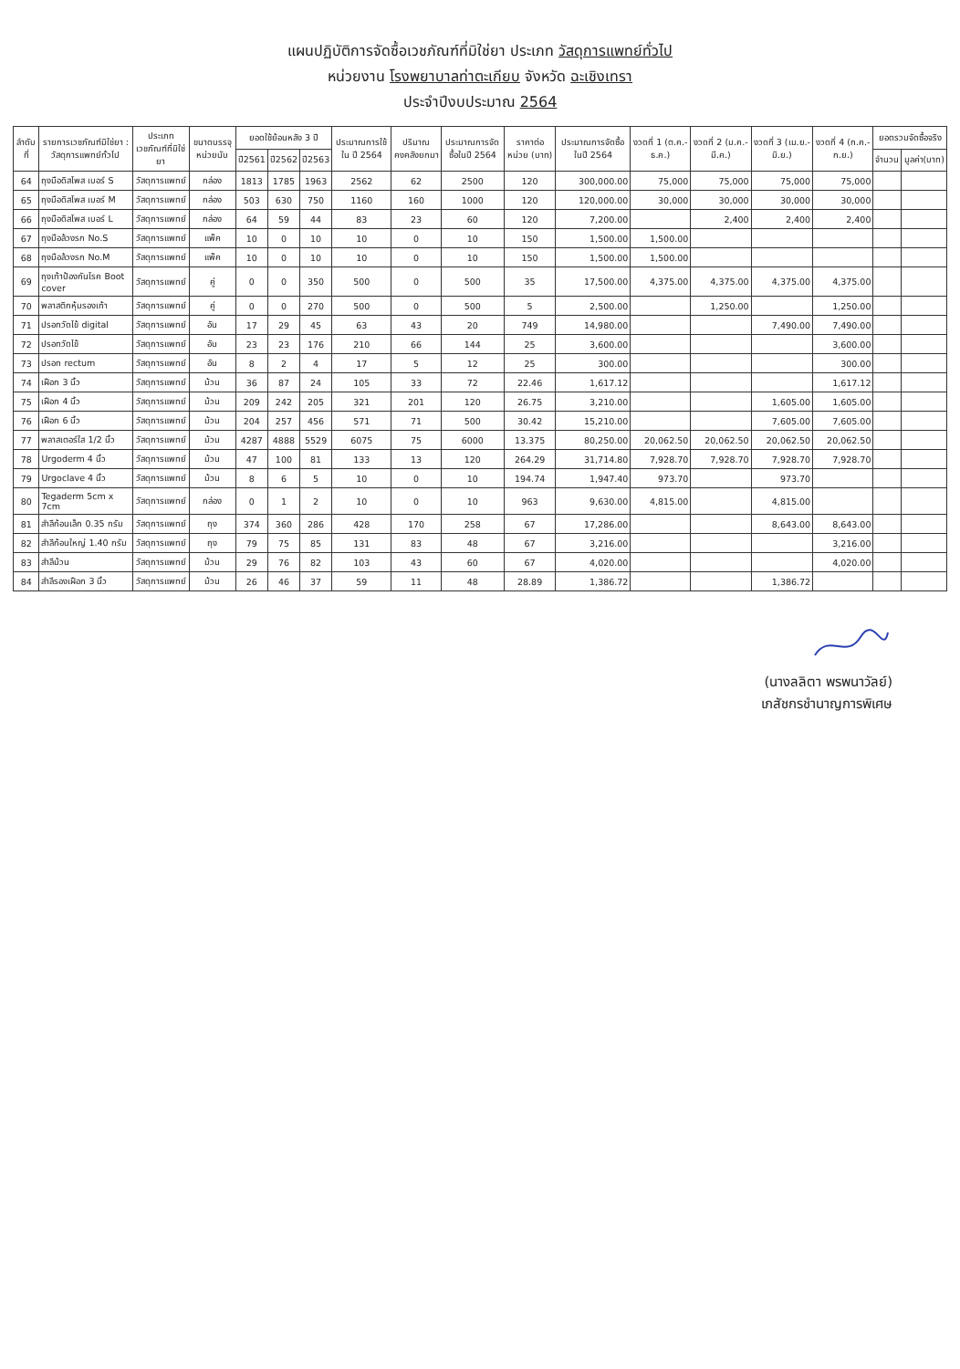แผนปฏิบัติการจัดซื้อเวชภัณฑ์ที่มิใช่ยา ประเภท วัสดุการแพทย์ทั่วไป
หน่วยงาน โรงพยาบาลท่าตะเกียบ จังหวัด ฉะเชิงเทรา
ประจำปีงบประมาณ 2564
| ลำดับที่ | รายการเวชภัณฑ์มิใช่ยา : วัสดุการแพทย์ทั่วไป | ประเภทเวชภัณฑ์ที่มิใช่ยา | ขนาดบรรจุ หน่วยนับ | ยอดใช้ย้อนหลัง 3 ปี | | | ประมาณการใช้ใน ปี 2564 | ปริมาณคงคลังยกมา | ประมาณการจัดซื้อในปี 2564 | ราคาต่อหน่วย (บาท) | ประมาณการจัดซื้อในปี 2564 | งวดที่ 1 (ต.ค.-ธ.ค.) | งวดที่ 2 (ม.ค.-มี.ค.) | งวดที่ 3 (เม.ย.-มิ.ย.) | งวดที่ 4 (ก.ค.-ก.ย.) | ยอดรวมจัดซื้อจริง | |
| --- | --- | --- | --- | --- | --- | --- | --- | --- | --- | --- | --- | --- | --- | --- | --- | --- | --- |
| | | | | ปี2561 | ปี2562 | ปี2563 | | | | | | | | | | จำนวน | มูลค่า(บาท) |
| 64 | ถุงมือดิสโพส เบอร์ S | วัสดุการแพทย์ | กล่อง | 1813 | 1785 | 1963 | 2562 | 62 | 2500 | 120 | 300,000.00 | 75,000 | 75,000 | 75,000 | 75,000 | | |
| 65 | ถุงมือดิสโพส เบอร์ M | วัสดุการแพทย์ | กล่อง | 503 | 630 | 750 | 1160 | 160 | 1000 | 120 | 120,000.00 | 30,000 | 30,000 | 30,000 | 30,000 | | |
| 66 | ถุงมือดิสโพส เบอร์ L | วัสดุการแพทย์ | กล่อง | 64 | 59 | 44 | 83 | 23 | 60 | 120 | 7,200.00 | | 2,400 | 2,400 | 2,400 | | |
| 67 | ถุงมือล้วงรก No.S | วัสดุการแพทย์ | แพ็ค | 10 | 0 | 10 | 10 | 0 | 10 | 150 | 1,500.00 | 1,500.00 | | | | | |
| 68 | ถุงมือล้วงรก No.M | วัสดุการแพทย์ | แพ็ค | 10 | 0 | 10 | 10 | 0 | 10 | 150 | 1,500.00 | 1,500.00 | | | | | |
| 69 | ถุงเท้าป้องกันโรค Boot cover | วัสดุการแพทย์ | คู่ | 0 | 0 | 350 | 500 | 0 | 500 | 35 | 17,500.00 | 4,375.00 | 4,375.00 | 4,375.00 | 4,375.00 | | |
| 70 | พลาสติกหุ้มรองเท้า | วัสดุการแพทย์ | คู่ | 0 | 0 | 270 | 500 | 0 | 500 | 5 | 2,500.00 | | 1,250.00 | | 1,250.00 | | |
| 71 | ปรอทวัดไข้ digital | วัสดุการแพทย์ | อัน | 17 | 29 | 45 | 63 | 43 | 20 | 749 | 14,980.00 | | | 7,490.00 | 7,490.00 | | |
| 72 | ปรอทวัดไข้ | วัสดุการแพทย์ | อัน | 23 | 23 | 176 | 210 | 66 | 144 | 25 | 3,600.00 | | | | 3,600.00 | | |
| 73 | ปรอท rectum | วัสดุการแพทย์ | อัน | 8 | 2 | 4 | 17 | 5 | 12 | 25 | 300.00 | | | | 300.00 | | |
| 74 | เฝือก 3 นิ้ว | วัสดุการแพทย์ | ม้วน | 36 | 87 | 24 | 105 | 33 | 72 | 22.46 | 1,617.12 | | | | 1,617.12 | | |
| 75 | เฝือก 4 นิ้ว | วัสดุการแพทย์ | ม้วน | 209 | 242 | 205 | 321 | 201 | 120 | 26.75 | 3,210.00 | | | 1,605.00 | 1,605.00 | | |
| 76 | เฝือก 6 นิ้ว | วัสดุการแพทย์ | ม้วน | 204 | 257 | 456 | 571 | 71 | 500 | 30.42 | 15,210.00 | | | 7,605.00 | 7,605.00 | | |
| 77 | พลาสเตอร์ใส 1/2 นิ้ว | วัสดุการแพทย์ | ม้วน | 4287 | 4888 | 5529 | 6075 | 75 | 6000 | 13.375 | 80,250.00 | 20,062.50 | 20,062.50 | 20,062.50 | 20,062.50 | | |
| 78 | Urgoderm 4 นิ้ว | วัสดุการแพทย์ | ม้วน | 47 | 100 | 81 | 133 | 13 | 120 | 264.29 | 31,714.80 | 7,928.70 | 7,928.70 | 7,928.70 | 7,928.70 | | |
| 79 | Urgoclave 4 นิ้ว | วัสดุการแพทย์ | ม้วน | 8 | 6 | 5 | 10 | 0 | 10 | 194.74 | 1,947.40 | 973.70 | | 973.70 | | | |
| 80 | Tegaderm 5cm x 7cm | วัสดุการแพทย์ | กล่อง | 0 | 1 | 2 | 10 | 0 | 10 | 963 | 9,630.00 | 4,815.00 | | 4,815.00 | | | |
| 81 | สำลีก้อนเล็ก 0.35 กรัม | วัสดุการแพทย์ | ถุง | 374 | 360 | 286 | 428 | 170 | 258 | 67 | 17,286.00 | | | 8,643.00 | 8,643.00 | | |
| 82 | สำลีก้อนใหญ่ 1.40 กรัม | วัสดุการแพทย์ | ถุง | 79 | 75 | 85 | 131 | 83 | 48 | 67 | 3,216.00 | | | | 3,216.00 | | |
| 83 | สำลีม้วน | วัสดุการแพทย์ | ม้วน | 29 | 76 | 82 | 103 | 43 | 60 | 67 | 4,020.00 | | | | 4,020.00 | | |
| 84 | สำลีรองเฝือก 3 นิ้ว | วัสดุการแพทย์ | ม้วน | 26 | 46 | 37 | 59 | 11 | 48 | 28.89 | 1,386.72 | | | 1,386.72 | | | |
(นางลลิตา พรพนาวัลย์)
เภสัชกรชำนาญการพิเศษ